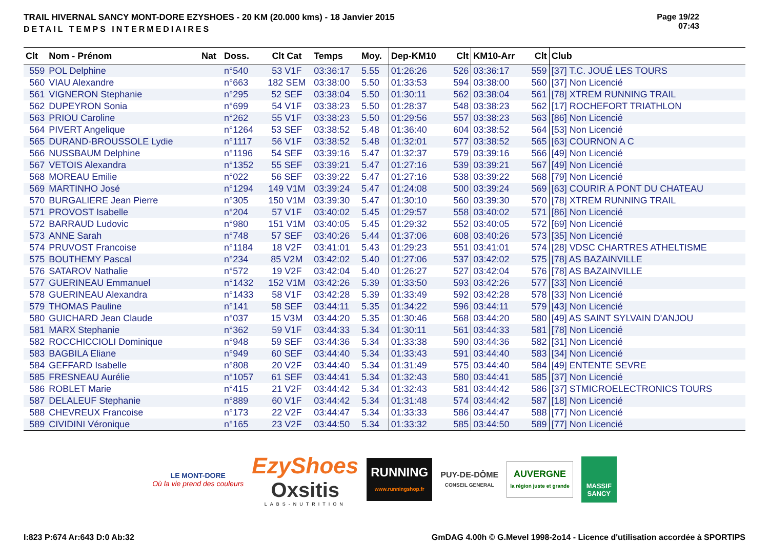TRAIL HIVERNAL SANCY MONT-DORE EZYSHOES - 20 KM (20.000 kms) - 18 Janvier 2015
DETAIL TEMPS INTERMEDIAIRES
Page 19/22
07:43
| Clt | Nom - Prénom | Nat | Doss. | Clt Cat | Temps | Moy. | Dep-KM10 | Clt | KM10-Arr | Clt | Club |
| --- | --- | --- | --- | --- | --- | --- | --- | --- | --- | --- | --- |
| 559 | POL Delphine | | n°540 | 53 V1F | 03:36:17 | 5.55 | 01:26:26 | 526 | 03:36:17 | 559 | [37] T.C. JOUÉ LES TOURS |
| 560 | VIAU Alexandre | | n°663 | 182 SEM | 03:38:00 | 5.50 | 01:33:53 | 594 | 03:38:00 | 560 | [37] Non Licencié |
| 561 | VIGNERON Stephanie | | n°295 | 52 SEF | 03:38:04 | 5.50 | 01:30:11 | 562 | 03:38:04 | 561 | [78] XTREM RUNNING TRAIL |
| 562 | DUPEYRON Sonia | | n°699 | 54 V1F | 03:38:23 | 5.50 | 01:28:37 | 548 | 03:38:23 | 562 | [17] ROCHEFORT TRIATHLON |
| 563 | PRIOU Caroline | | n°262 | 55 V1F | 03:38:23 | 5.50 | 01:29:56 | 557 | 03:38:23 | 563 | [86] Non Licencié |
| 564 | PIVERT Angelique | | n°1264 | 53 SEF | 03:38:52 | 5.48 | 01:36:40 | 604 | 03:38:52 | 564 | [53] Non Licencié |
| 565 | DURAND-BROUSSOLE Lydie | | n°1117 | 56 V1F | 03:38:52 | 5.48 | 01:32:01 | 577 | 03:38:52 | 565 | [63] COURNON A C |
| 566 | NUSSBAUM Delphine | | n°1196 | 54 SEF | 03:39:16 | 5.47 | 01:32:37 | 579 | 03:39:16 | 566 | [49] Non Licencié |
| 567 | VETOIS Alexandra | | n°1352 | 55 SEF | 03:39:21 | 5.47 | 01:27:16 | 539 | 03:39:21 | 567 | [49] Non Licencié |
| 568 | MOREAU Emilie | | n°022 | 56 SEF | 03:39:22 | 5.47 | 01:27:16 | 538 | 03:39:22 | 568 | [79] Non Licencié |
| 569 | MARTINHO José | | n°1294 | 149 V1M | 03:39:24 | 5.47 | 01:24:08 | 500 | 03:39:24 | 569 | [63] COURIR A PONT DU CHATEAU |
| 570 | BURGALIERE Jean Pierre | | n°305 | 150 V1M | 03:39:30 | 5.47 | 01:30:10 | 560 | 03:39:30 | 570 | [78] XTREM RUNNING TRAIL |
| 571 | PROVOST Isabelle | | n°204 | 57 V1F | 03:40:02 | 5.45 | 01:29:57 | 558 | 03:40:02 | 571 | [86] Non Licencié |
| 572 | BARRAUD Ludovic | | n°980 | 151 V1M | 03:40:05 | 5.45 | 01:29:32 | 552 | 03:40:05 | 572 | [69] Non Licencié |
| 573 | ANNE Sarah | | n°748 | 57 SEF | 03:40:26 | 5.44 | 01:37:06 | 608 | 03:40:26 | 573 | [35] Non Licencié |
| 574 | PRUVOST Francoise | | n°1184 | 18 V2F | 03:41:01 | 5.43 | 01:29:23 | 551 | 03:41:01 | 574 | [28] VDSC CHARTRES ATHELTISME |
| 575 | BOUTHEMY Pascal | | n°234 | 85 V2M | 03:42:02 | 5.40 | 01:27:06 | 537 | 03:42:02 | 575 | [78] AS BAZAINVILLE |
| 576 | SATAROV Nathalie | | n°572 | 19 V2F | 03:42:04 | 5.40 | 01:26:27 | 527 | 03:42:04 | 576 | [78] AS BAZAINVILLE |
| 577 | GUERINEAU Emmanuel | | n°1432 | 152 V1M | 03:42:26 | 5.39 | 01:33:50 | 593 | 03:42:26 | 577 | [33] Non Licencié |
| 578 | GUERINEAU Alexandra | | n°1433 | 58 V1F | 03:42:28 | 5.39 | 01:33:49 | 592 | 03:42:28 | 578 | [33] Non Licencié |
| 579 | THOMAS Pauline | | n°141 | 58 SEF | 03:44:11 | 5.35 | 01:34:22 | 596 | 03:44:11 | 579 | [43] Non Licencié |
| 580 | GUICHARD Jean Claude | | n°037 | 15 V3M | 03:44:20 | 5.35 | 01:30:46 | 568 | 03:44:20 | 580 | [49] AS SAINT SYLVAIN D'ANJOU |
| 581 | MARX Stephanie | | n°362 | 59 V1F | 03:44:33 | 5.34 | 01:30:11 | 561 | 03:44:33 | 581 | [78] Non Licencié |
| 582 | ROCCHICCIOLI Dominique | | n°948 | 59 SEF | 03:44:36 | 5.34 | 01:33:38 | 590 | 03:44:36 | 582 | [31] Non Licencié |
| 583 | BAGBILA Eliane | | n°949 | 60 SEF | 03:44:40 | 5.34 | 01:33:43 | 591 | 03:44:40 | 583 | [34] Non Licencié |
| 584 | GEFFARD Isabelle | | n°808 | 20 V2F | 03:44:40 | 5.34 | 01:31:49 | 575 | 03:44:40 | 584 | [49] ENTENTE SEVRE |
| 585 | FRESNEAU Aurélie | | n°1057 | 61 SEF | 03:44:41 | 5.34 | 01:32:43 | 580 | 03:44:41 | 585 | [37] Non Licencié |
| 586 | ROBLET Marie | | n°415 | 21 V2F | 03:44:42 | 5.34 | 01:32:43 | 581 | 03:44:42 | 586 | [37] STMICROELECTRONICS TOURS |
| 587 | DELALEUF Stephanie | | n°889 | 60 V1F | 03:44:42 | 5.34 | 01:31:48 | 574 | 03:44:42 | 587 | [18] Non Licencié |
| 588 | CHEVREUX Francoise | | n°173 | 22 V2F | 03:44:47 | 5.34 | 01:33:33 | 586 | 03:44:47 | 588 | [77] Non Licencié |
| 589 | CIVIDINI Véronique | | n°165 | 23 V2F | 03:44:50 | 5.34 | 01:33:32 | 585 | 03:44:50 | 589 | [77] Non Licencié |
LE MONT-DORE
Où la vie prend des couleurs
EzyShoes
Oxsitis
LABS-NUTRITION
RUNNING
www.runningshop.fr
PUY-DE-DÔME
CONSEIL GENERAL
AUVERGNE
la région juste et grande
MASSIF
SANCY
I:823 P:674 Ar:643 D:0 Ab:32 GmDAG 4.00h © G.Mevel 1998-2o14 - Licence d'utilisation accordée à SPORTIPS